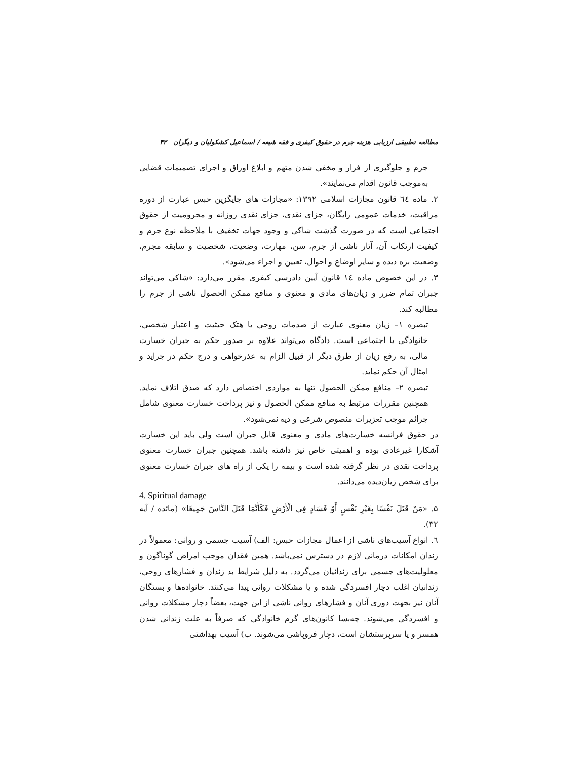مطالعه تطبیقی ارزیابی هزینه جرم در حقوق کیفری و فقه شیعه / اسماعیل کشکولیان و دیگران ۴۳
جرم و جلوگیری از فرار و مخفی شدن متهم و ابلاغ اوراق و اجرای تصمیمات قضایی به‌موجب قانون اقدام می‌نمایند».
۲. ماده ٦٤ قانون مجازات اسلامی ۱۳۹۲: «مجازات های جایگزین حبس عبارت از دوره مراقبت، خدمات عمومی رایگان، جزای نقدی، جزای نقدی روزانه و محرومیت از حقوق اجتماعی است که در صورت گذشت شاکی و وجود جهات تخفیف با ملاحظه نوع جرم و کیفیت ارتکاب آن، آثار ناشی از جرم، سن، مهارت، وضعیت، شخصیت و سابقه مجرم، وضعیت بزه دیده و سایر اوضاع و احوال، تعیین و اجراء می‌شود».
۳. در این خصوص ماده ۱٤ قانون آیین دادرسی کیفری مقرر می‌دارد: «شاکی می‌تواند جبران تمام ضرر و زیان‌های مادی و معنوی و منافع ممکن الحصول ناشی از جرم را مطالبه کند.
تبصره ۱– زیان معنوی عبارت از صدمات روحی یا هتک حیثیت و اعتبار شخصی، خانوادگی یا اجتماعی است. دادگاه می‌تواند علاوه بر صدور حکم به جبران خسارت مالی، به رفع زیان از طرق دیگر از قبیل الزام به عذرخواهی و درج حکم در جراید و امثال آن حکم نماید.
تبصره ۲– منافع ممکن الحصول تنها به مواردی اختصاص دارد که صدق اتلاف نماید. همچنین مقررات مرتبط به منافع ممکن الحصول و نیز پرداخت خسارت معنوی شامل جرائم موجب تعزیرات منصوص شرعی و دیه نمی‌شود».
در حقوق فرانسه خسارت‌های مادی و معنوی قابل جبران است ولی باید این خسارت آشکارا غیرعادی بوده و اهمیتی خاص نیز داشته باشد. همچنین جبران خسارت معنوی پرداخت نقدی در نظر گرفته شده است و بیمه را یکی از راه های جبران خسارت معنوی برای شخص زیان‌دیده می‌دانند.
4. Spiritual damage
۵. «مَنْ قَتَلَ نَفْسًا بِغَيْرِ نَفْسٍ أَوْ فَسَادٍ فِي الْأَرْضِ فَكَأَنَّمَا قَتَلَ النَّاسَ جَمِيعًا» (مائده / آیه ۳۲).
٦. انواع آسیب‌های ناشی از اعمال مجازات حبس: الف) آسیب جسمی و روانی: معمولاً در زندان امکانات درمانی لازم در دسترس نمی‌باشد. همین فقدان موجب امراض گوناگون و معلولیت‌های جسمی برای زندانیان می‌گردد. به دلیل شرایط بد زندان و فشارهای روحی، زندانیان اغلب دچار افسردگی شده و یا مشکلات روانی پیدا می‌کنند. خانواده‌ها و بستگان آنان نیز بجهت دوری آنان و فشارهای روانی ناشی از این جهت، بعضاً دچار مشکلات روانی و افسردگی می‌شوند. چه‌بسا کانون‌های گرم خانوادگی که صرفاً به علت زندانی شدن همسر و یا سرپرستشان است، دچار فروپاشی می‌شوند. ب) آسیب بهداشتی